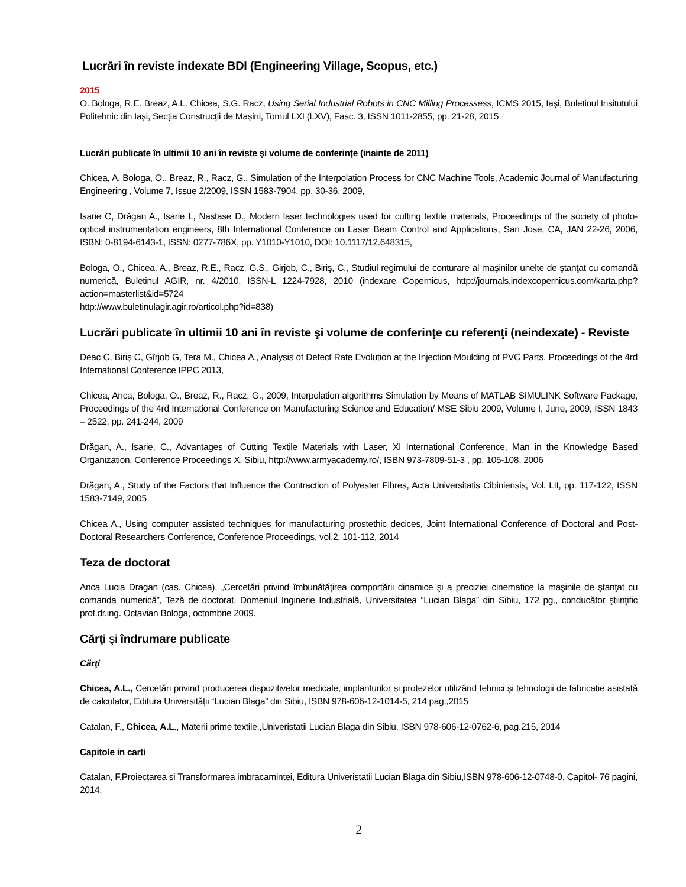Lucrări în reviste indexate BDI (Engineering Village, Scopus, etc.)
2015
O. Bologa, R.E. Breaz, A.L. Chicea, S.G. Racz, Using Serial Industrial Robots in CNC Milling Processess, ICMS 2015, Iași, Buletinul Insitutului Politehnic din Iași, Secția Construcții de Mașini, Tomul LXI (LXV), Fasc. 3, ISSN 1011-2855, pp. 21-28, 2015
Lucrări publicate în ultimii 10 ani în reviste şi volume de conferinţe (inainte de 2011)
Chicea, A, Bologa, O., Breaz, R., Racz, G., Simulation of the Interpolation Process for CNC Machine Tools, Academic Journal of Manufacturing Engineering , Volume 7, Issue 2/2009, ISSN 1583-7904, pp. 30-36, 2009,
Isarie C, Drăgan A., Isarie L, Nastase D., Modern laser technologies used for cutting textile materials, Proceedings of the society of photo-optical instrumentation engineers, 8th International Conference on Laser Beam Control and Applications, San Jose, CA, JAN 22-26, 2006, ISBN: 0-8194-6143-1, ISSN: 0277-786X, pp. Y1010-Y1010, DOI: 10.1117/12.648315,
Bologa, O., Chicea, A., Breaz, R.E., Racz, G.S., Girjob, C., Biriş, C., Studiul regimului de conturare al maşinilor unelte de ştanţat cu comandă numerică, Buletinul AGIR, nr. 4/2010, ISSN-L 1224-7928, 2010 (indexare Copernicus, http://journals.indexcopernicus.com/karta.php?action=masterlist&id=5724
http://www.buletinulagir.agir.ro/articol.php?id=838)
Lucrări publicate în ultimii 10 ani în reviste şi volume de conferinţe cu referenţi (neindexate) - Reviste
Deac C, Biriș C, Gîrjob G, Tera M., Chicea A., Analysis of Defect Rate Evolution at the Injection Moulding of PVC Parts, Proceedings of the 4rd International Conference IPPC 2013,
Chicea, Anca, Bologa, O., Breaz, R., Racz, G., 2009, Interpolation algorithms Simulation by Means of MATLAB SIMULINK Software Package, Proceedings of the 4rd International Conference on Manufacturing Science and Education/ MSE Sibiu 2009, Volume I, June, 2009, ISSN 1843 – 2522, pp. 241-244, 2009
Drăgan, A., Isarie, C., Advantages of Cutting Textile Materials with Laser, XI International Conference, Man in the Knowledge Based Organization, Conference Proceedings X, Sibiu, http://www.armyacademy.ro/, ISBN 973-7809-51-3 , pp. 105-108, 2006
Drăgan, A., Study of the Factors that Influence the Contraction of Polyester Fibres, Acta Universitatis Cibiniensis, Vol. LII, pp. 117-122, ISSN 1583-7149, 2005
Chicea A., Using computer assisted techniques for manufacturing prostethic decices, Joint International Conference of Doctoral and Post-Doctoral Researchers Conference, Conference Proceedings, vol.2, 101-112, 2014
Teza de doctorat
Anca Lucia Dragan (cas. Chicea), „Cercetări privind îmbunătăţirea comportării dinamice şi a preciziei cinematice la maşinile de ştanţat cu comanda numerică”, Teză de doctorat, Domeniul Inginerie Industrială, Universitatea “Lucian Blaga” din Sibiu, 172 pg., conducător ştiinţific prof.dr.ing. Octavian Bologa, octombrie 2009.
Cărţi şi îndrumare publicate
Cărţi
Chicea, A.L., Cercetări privind producerea dispozitivelor medicale, implanturilor și protezelor utilizând tehnici și tehnologii de fabricație asistată de calculator, Editura Universității “Lucian Blaga” din Sibiu, ISBN 978-606-12-1014-5, 214 pag.,2015
Catalan, F., Chicea, A.L., Materii prime textile.,Univeristatii Lucian Blaga din Sibiu, ISBN 978-606-12-0762-6, pag.215, 2014
Capitole in carti
Catalan, F.Proiectarea si Transformarea imbracamintei, Editura Univeristatii Lucian Blaga din Sibiu,ISBN 978-606-12-0748-0, Capitol- 76 pagini, 2014.
2